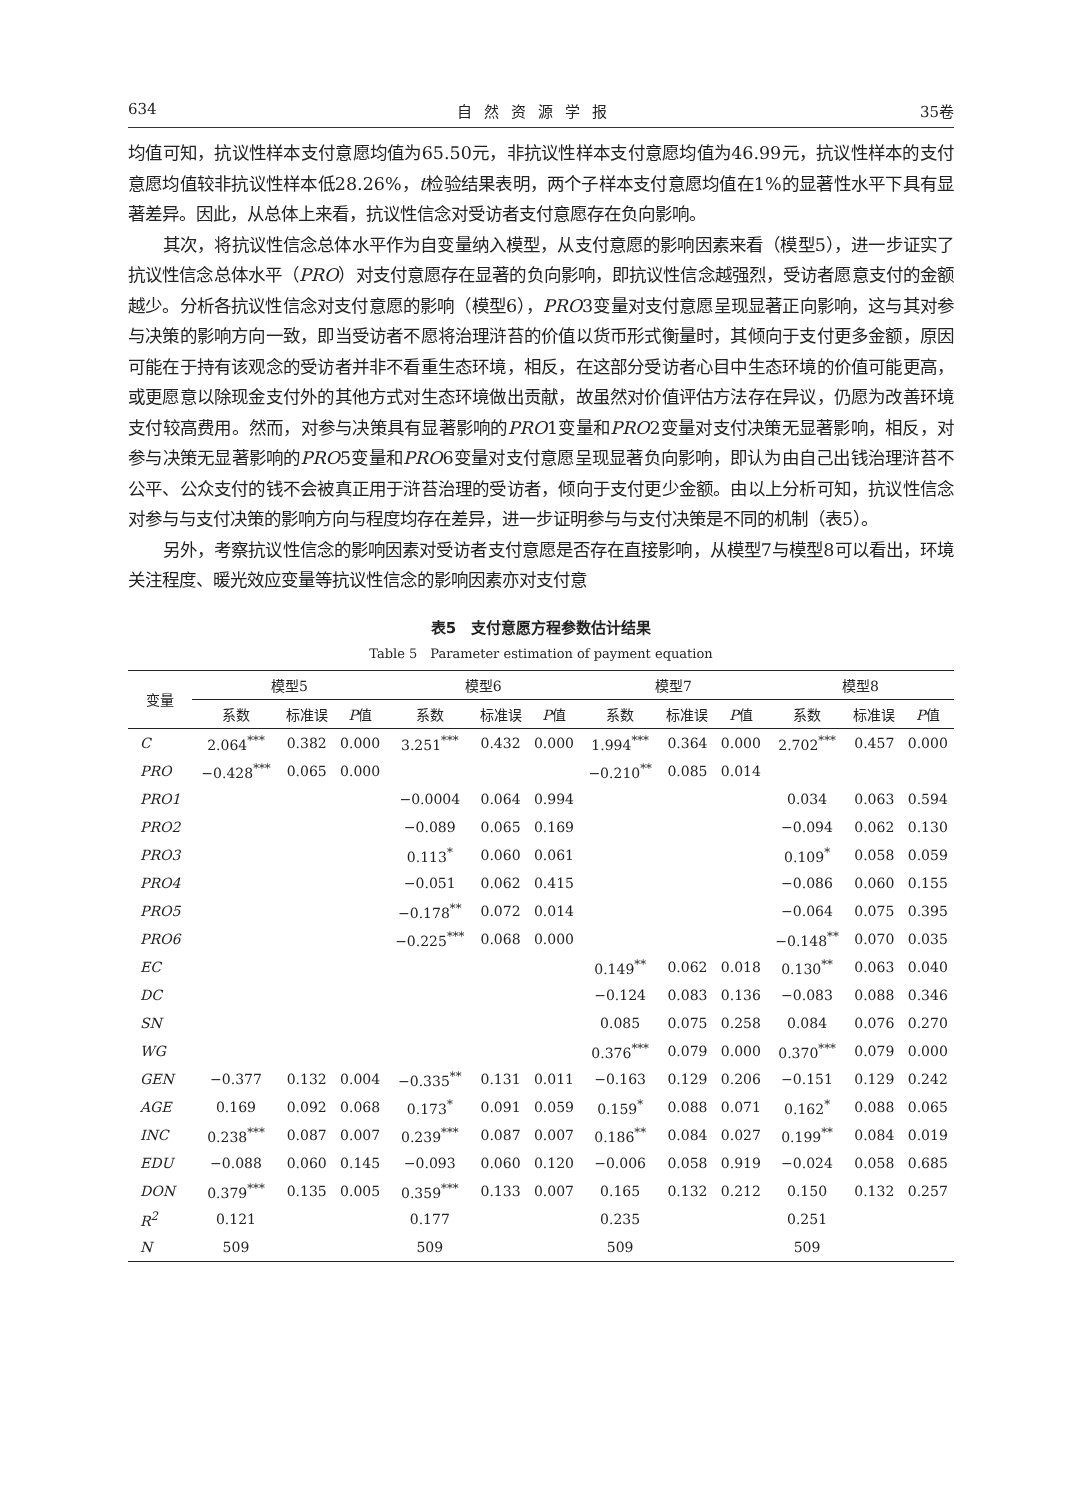634 自然资源学报 35卷
均值可知，抗议性样本支付意愿均值为65.50元，非抗议性样本支付意愿均值为46.99元，抗议性样本的支付意愿均值较非抗议性样本低28.26%，t检验结果表明，两个子样本支付意愿均值在1%的显著性水平下具有显著差异。因此，从总体上来看，抗议性信念对受访者支付意愿存在负向影响。
其次，将抗议性信念总体水平作为自变量纳入模型，从支付意愿的影响因素来看（模型5），进一步证实了抗议性信念总体水平（PRO）对支付意愿存在显著的负向影响，即抗议性信念越强烈，受访者愿意支付的金额越少。分析各抗议性信念对支付意愿的影响（模型6），PRO3变量对支付意愿呈现显著正向影响，这与其对参与决策的影响方向一致，即当受访者不愿将治理浒苔的价值以货币形式衡量时，其倾向于支付更多金额，原因可能在于持有该观念的受访者并非不看重生态环境，相反，在这部分受访者心目中生态环境的价值可能更高，或更愿意以除现金支付外的其他方式对生态环境做出贡献，故虽然对价值评估方法存在异议，仍愿为改善环境支付较高费用。然而，对参与决策具有显著影响的PRO1变量和PRO2变量对支付决策无显著影响，相反，对参与决策无显著影响的PRO5变量和PRO6变量对支付意愿呈现显著负向影响，即认为由自己出钱治理浒苔不公平、公众支付的钱不会被真正用于浒苔治理的受访者，倾向于支付更少金额。由以上分析可知，抗议性信念对参与与支付决策的影响方向与程度均存在差异，进一步证明参与与支付决策是不同的机制（表5）。
另外，考察抗议性信念的影响因素对受访者支付意愿是否存在直接影响，从模型7与模型8可以看出，环境关注程度、暖光效应变量等抗议性信念的影响因素亦对支付意
表5　支付意愿方程参数估计结果
Table 5　Parameter estimation of payment equation
| 变量 | 模型5 | | | 模型6 | | | 模型7 | | | 模型8 | | |
| --- | --- | --- | --- | --- | --- | --- | --- | --- | --- | --- | --- | --- |
| | 系数 | 标准误 | P 值 | 系数 | 标准误 | P 值 | 系数 | 标准误 | P 值 | 系数 | 标准误 | P 值 |
| C | 2.064<sup>***</sup> | 0.382 | 0.000 | 3.251<sup>***</sup> | 0.432 | 0.000 | 1.994<sup>***</sup> | 0.364 | 0.000 | 2.702<sup>***</sup> | 0.457 | 0.000 |
| PRO | −0.428<sup>***</sup> | 0.065 | 0.000 | | | | −0.210<sup>**</sup> | 0.085 | 0.014 | | | |
| PRO1 | | | | −0.0004 | 0.064 | 0.994 | | | | 0.034 | 0.063 | 0.594 |
| PRO2 | | | | −0.089 | 0.065 | 0.169 | | | | −0.094 | 0.062 | 0.130 |
| PRO3 | | | | 0.113<sup>*</sup> | 0.060 | 0.061 | | | | 0.109<sup>*</sup> | 0.058 | 0.059 |
| PRO4 | | | | −0.051 | 0.062 | 0.415 | | | | −0.086 | 0.060 | 0.155 |
| PRO5 | | | | −0.178<sup>**</sup> | 0.072 | 0.014 | | | | −0.064 | 0.075 | 0.395 |
| PRO6 | | | | −0.225<sup>***</sup> | 0.068 | 0.000 | | | | −0.148<sup>**</sup> | 0.070 | 0.035 |
| EC | | | | | | | 0.149<sup>**</sup> | 0.062 | 0.018 | 0.130<sup>**</sup> | 0.063 | 0.040 |
| DC | | | | | | | −0.124 | 0.083 | 0.136 | −0.083 | 0.088 | 0.346 |
| SN | | | | | | | 0.085 | 0.075 | 0.258 | 0.084 | 0.076 | 0.270 |
| WG | | | | | | | 0.376<sup>***</sup> | 0.079 | 0.000 | 0.370<sup>***</sup> | 0.079 | 0.000 |
| GEN | −0.377 | 0.132 | 0.004 | −0.335<sup>**</sup> | 0.131 | 0.011 | −0.163 | 0.129 | 0.206 | −0.151 | 0.129 | 0.242 |
| AGE | 0.169 | 0.092 | 0.068 | 0.173<sup>*</sup> | 0.091 | 0.059 | 0.159<sup>*</sup> | 0.088 | 0.071 | 0.162<sup>*</sup> | 0.088 | 0.065 |
| INC | 0.238<sup>***</sup> | 0.087 | 0.007 | 0.239<sup>***</sup> | 0.087 | 0.007 | 0.186<sup>**</sup> | 0.084 | 0.027 | 0.199<sup>**</sup> | 0.084 | 0.019 |
| EDU | −0.088 | 0.060 | 0.145 | −0.093 | 0.060 | 0.120 | −0.006 | 0.058 | 0.919 | −0.024 | 0.058 | 0.685 |
| DON | 0.379<sup>***</sup> | 0.135 | 0.005 | 0.359<sup>***</sup> | 0.133 | 0.007 | 0.165 | 0.132 | 0.212 | 0.150 | 0.132 | 0.257 |
| R<sup>2</sup> | 0.121 | | | 0.177 | | | 0.235 | | | 0.251 | | |
| N | 509 | | | 509 | | | 509 | | | 509 | | |